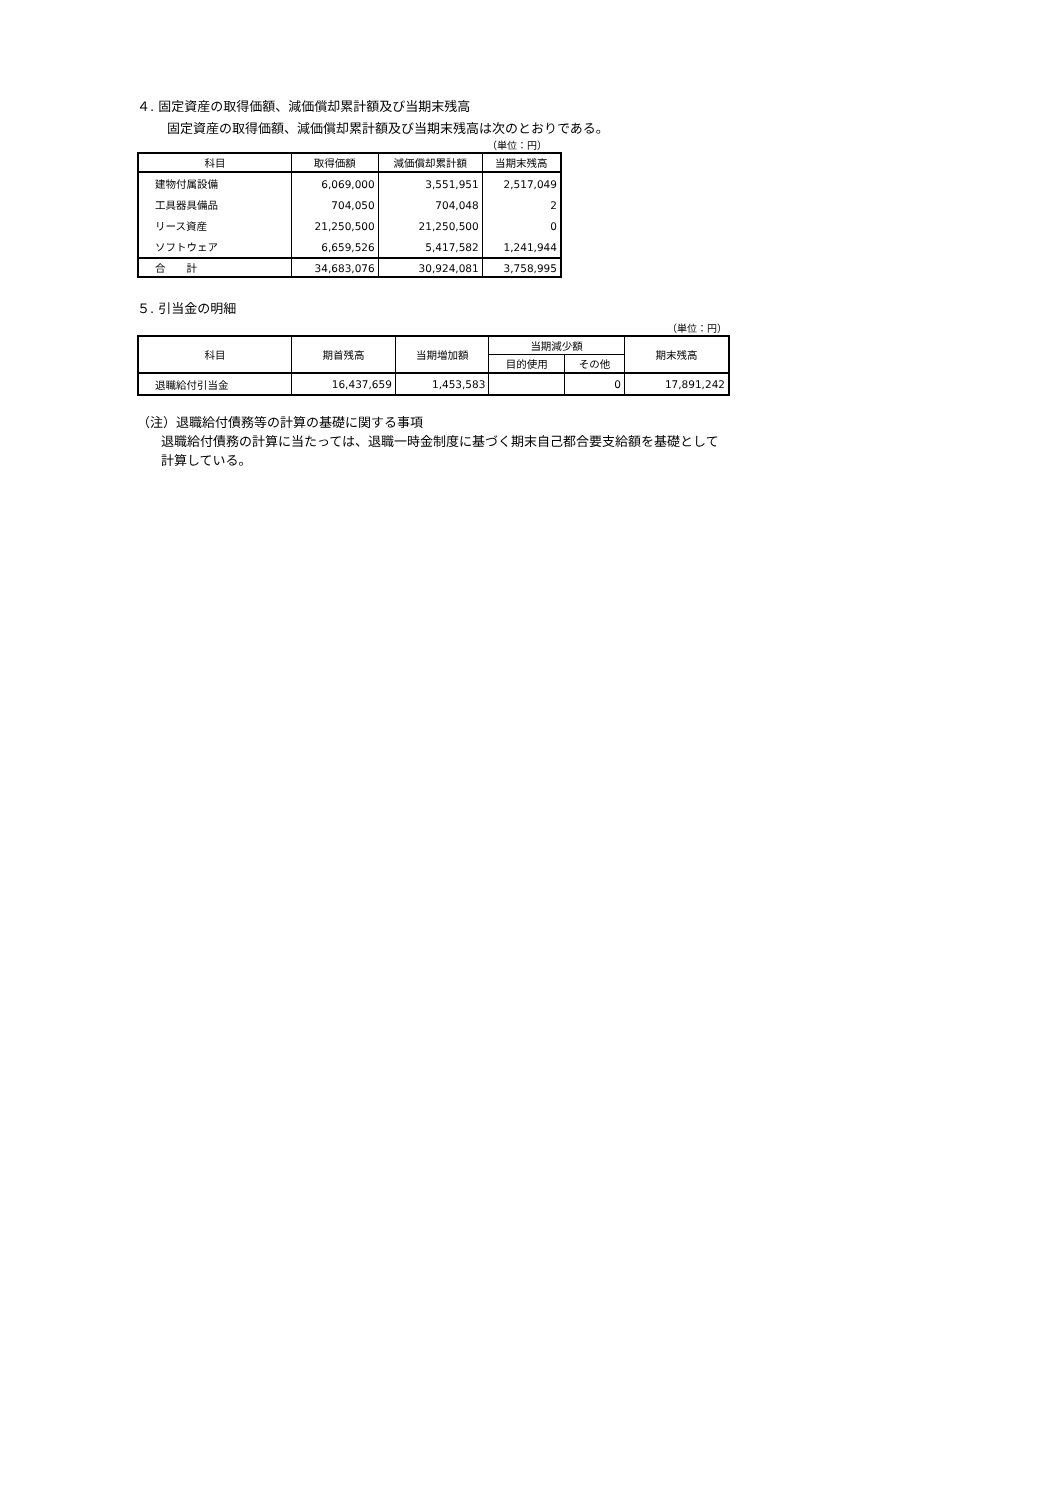４. 固定資産の取得価額、減価償却累計額及び当期末残高
固定資産の取得価額、減価償却累計額及び当期末残高は次のとおりである。
（単位：円）
| 科目 | 取得価額 | 減価償却累計額 | 当期末残高 |
| --- | --- | --- | --- |
| 建物付属設備 | 6,069,000 | 3,551,951 | 2,517,049 |
| 工具器具備品 | 704,050 | 704,048 | 2 |
| リース資産 | 21,250,500 | 21,250,500 | 0 |
| ソフトウェア | 6,659,526 | 5,417,582 | 1,241,944 |
| 合 計 | 34,683,076 | 30,924,081 | 3,758,995 |
５. 引当金の明細
（単位：円）
| 科目 | 期首残高 | 当期増加額 | 当期減少額 | | 期末残高 |
| --- | --- | --- | --- | --- | --- |
| | | | 目的使用 | その他 | |
| 退職給付引当金 | 16,437,659 | 1,453,583 | | 0 | 17,891,242 |
（注）退職給付債務等の計算の基礎に関する事項
退職給付債務の計算に当たっては、退職一時金制度に基づく期末自己都合要支給額を基礎として
計算している。